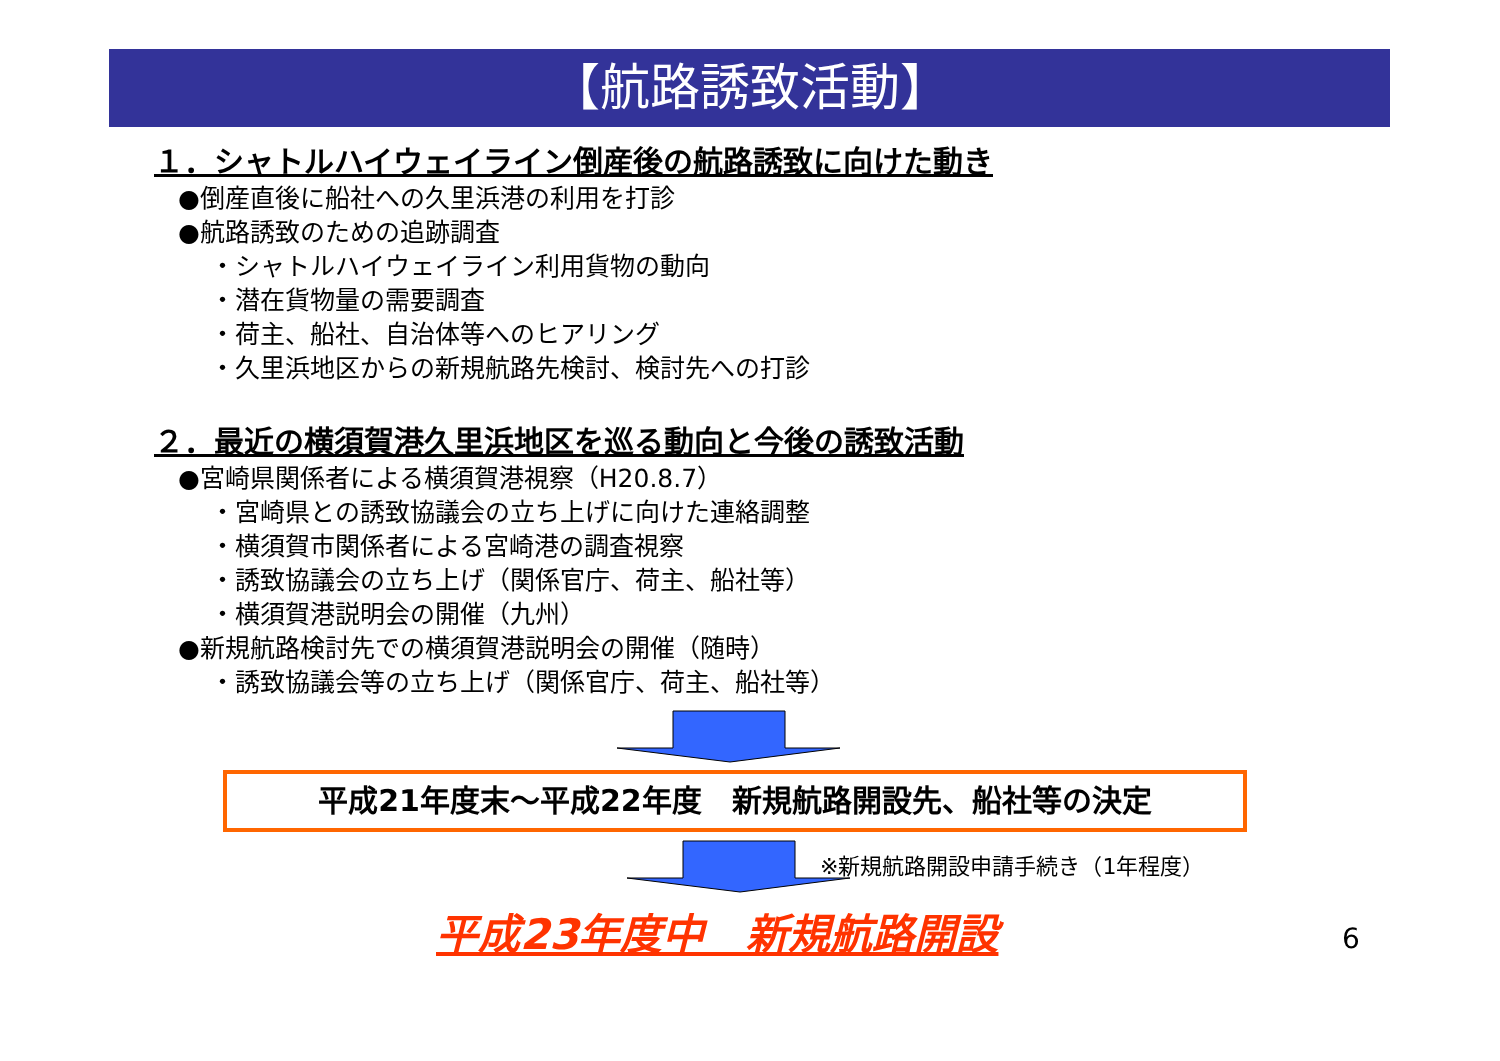【航路誘致活動】
１．シャトルハイウェイライン倒産後の航路誘致に向けた動き
●倒産直後に船社への久里浜港の利用を打診
●航路誘致のための追跡調査
・シャトルハイウェイライン利用貨物の動向
・潜在貨物量の需要調査
・荷主、船社、自治体等へのヒアリング
・久里浜地区からの新規航路先検討、検討先への打診
２．最近の横須賀港久里浜地区を巡る動向と今後の誘致活動
●宮崎県関係者による横須賀港視察（H20.8.7）
・宮崎県との誘致協議会の立ち上げに向けた連絡調整
・横須賀市関係者による宮崎港の調査視察
・誘致協議会の立ち上げ（関係官庁、荷主、船社等）
・横須賀港説明会の開催（九州）
●新規航路検討先での横須賀港説明会の開催（随時）
・誘致協議会等の立ち上げ（関係官庁、荷主、船社等）
平成21年度末～平成22年度　新規航路開設先、船社等の決定
※新規航路開設申請手続き（1年程度）
平成23年度中　新規航路開設 6